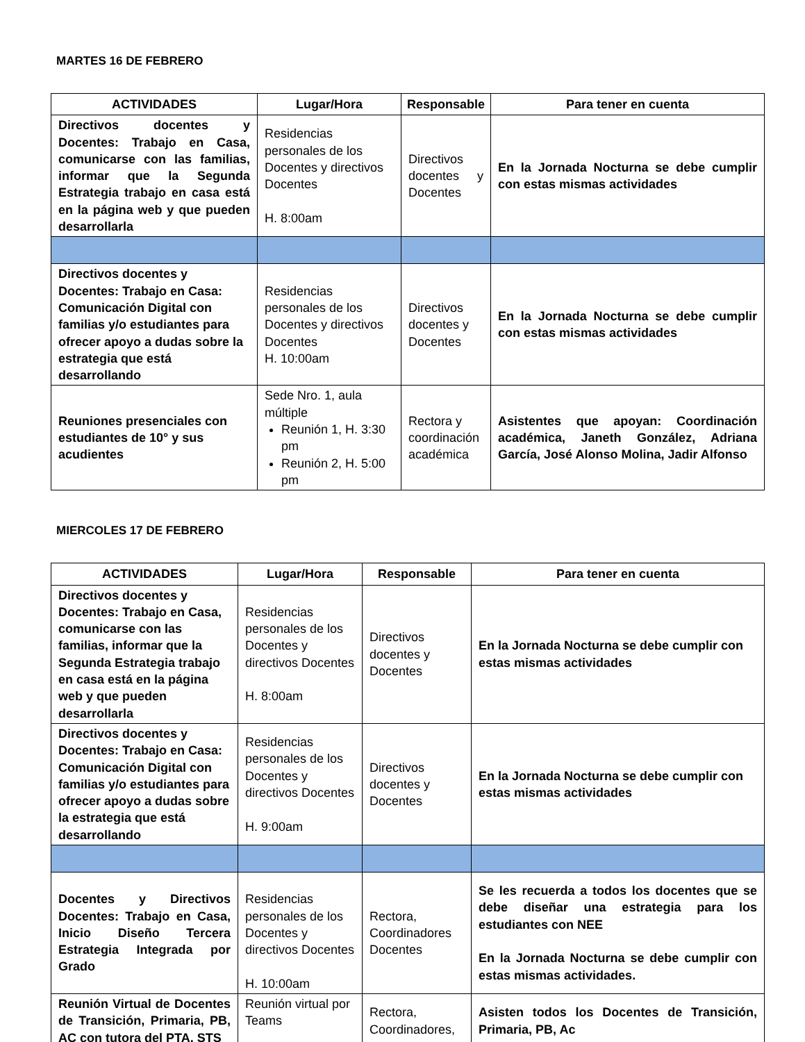MARTES 16 DE FEBRERO
| ACTIVIDADES | Lugar/Hora | Responsable | Para tener en cuenta |
| --- | --- | --- | --- |
| Directivos docentes y Docentes: Trabajo en Casa, comunicarse con las familias, informar que la Segunda Estrategia trabajo en casa está en la página web y que pueden desarrollarla | Residencias personales de los Docentes y directivos Docentes H. 8:00am | Directivos docentes y Docentes | En la Jornada Nocturna se debe cumplir con estas mismas actividades |
| Directivos docentes y Docentes: Trabajo en Casa: Comunicación Digital con familias y/o estudiantes para ofrecer apoyo a dudas sobre la estrategia que está desarrollando | Residencias personales de los Docentes y directivos Docentes H. 10:00am | Directivos docentes y Docentes | En la Jornada Nocturna se debe cumplir con estas mismas actividades |
| Reuniones presenciales con estudiantes de 10° y sus acudientes | Sede Nro. 1, aula múltiple Reunión 1, H. 3:30 pm Reunión 2, H. 5:00 pm | Rectora y coordinación académica | Asistentes que apoyan: Coordinación académica, Janeth González, Adriana García, José Alonso Molina, Jadir Alfonso |
MIERCOLES 17 DE FEBRERO
| ACTIVIDADES | Lugar/Hora | Responsable | Para tener en cuenta |
| --- | --- | --- | --- |
| Directivos docentes y Docentes: Trabajo en Casa, comunicarse con las familias, informar que la Segunda Estrategia trabajo en casa está en la página web y que pueden desarrollarla | Residencias personales de los Docentes y directivos Docentes H. 8:00am | Directivos docentes y Docentes | En la Jornada Nocturna se debe cumplir con estas mismas actividades |
| Directivos docentes y Docentes: Trabajo en Casa: Comunicación Digital con familias y/o estudiantes para ofrecer apoyo a dudas sobre la estrategia que está desarrollando | Residencias personales de los Docentes y directivos Docentes H. 9:00am | Directivos docentes y Docentes | En la Jornada Nocturna se debe cumplir con estas mismas actividades |
| Docentes y Directivos Docentes: Trabajo en Casa, Inicio Diseño Tercera Estrategia Integrada por Grado | Residencias personales de los Docentes y directivos Docentes H. 10:00am | Rectora, Coordinadores Docentes | Se les recuerda a todos los docentes que se debe diseñar una estrategia para los estudiantes con NEE En la Jornada Nocturna se debe cumplir con estas mismas actividades. |
| Reunión Virtual de Docentes de Transición, Primaria, PB, AC con tutora del PTA, STS | Reunión virtual por Teams | Rectora, Coordinadores, | Asisten todos los Docentes de Transición, Primaria, PB, Ac |